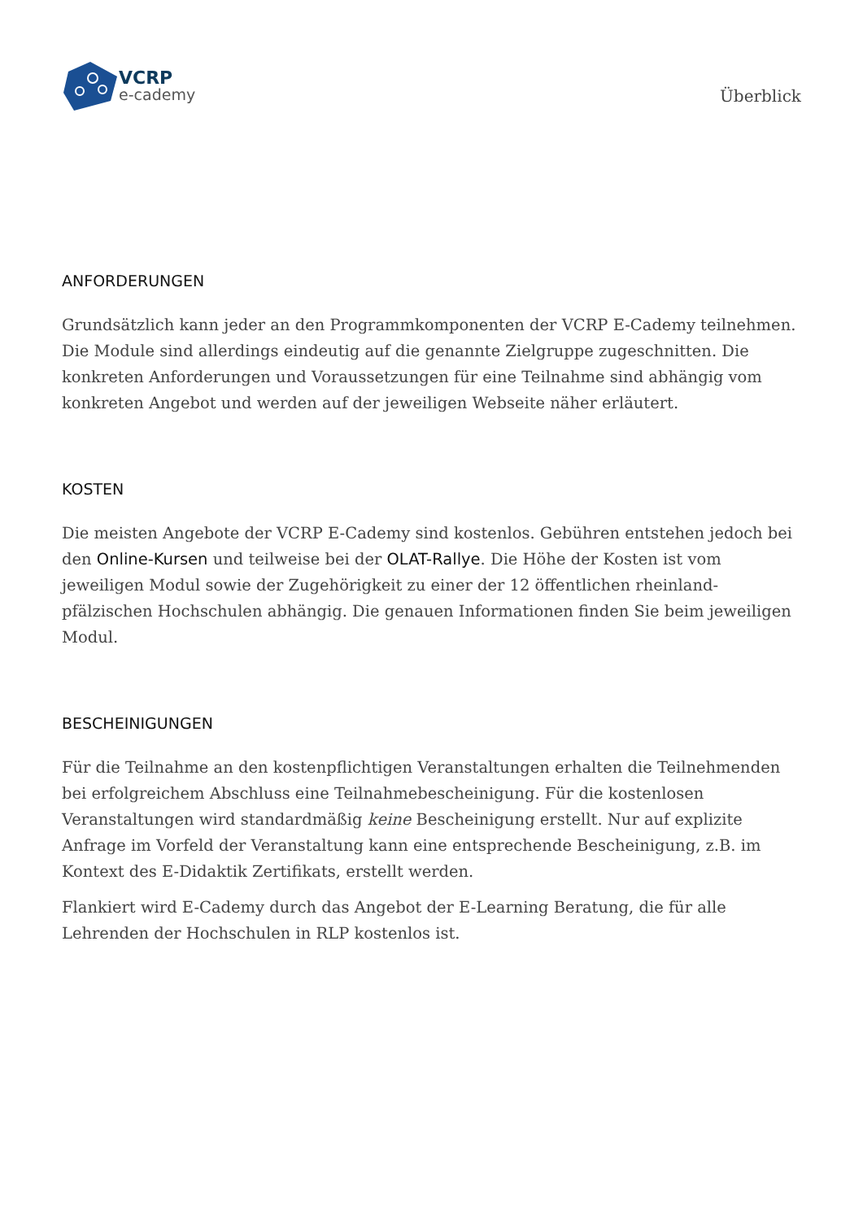VCRP
e-cademy
Überblick
ANFORDERUNGEN
Grundsätzlich kann jeder an den Programmkomponenten der VCRP E-Cademy teilnehmen. Die Module sind allerdings eindeutig auf die genannte Zielgruppe zugeschnitten. Die konkreten Anforderungen und Voraussetzungen für eine Teilnahme sind abhängig vom konkreten Angebot und werden auf der jeweiligen Webseite näher erläutert.
KOSTEN
Die meisten Angebote der VCRP E-Cademy sind kostenlos. Gebühren entstehen jedoch bei den Online-Kursen und teilweise bei der OLAT-Rallye. Die Höhe der Kosten ist vom jeweiligen Modul sowie der Zugehörigkeit zu einer der 12 öffentlichen rheinland-pfälzischen Hochschulen abhängig. Die genauen Informationen finden Sie beim jeweiligen Modul.
BESCHEINIGUNGEN
Für die Teilnahme an den kostenpflichtigen Veranstaltungen erhalten die Teilnehmenden bei erfolgreichem Abschluss eine Teilnahmebescheinigung. Für die kostenlosen Veranstaltungen wird standardmäßig keine Bescheinigung erstellt. Nur auf explizite Anfrage im Vorfeld der Veranstaltung kann eine entsprechende Bescheinigung, z.B. im Kontext des E-Didaktik Zertifikats, erstellt werden.
Flankiert wird E-Cademy durch das Angebot der E-Learning Beratung, die für alle Lehrenden der Hochschulen in RLP kostenlos ist.